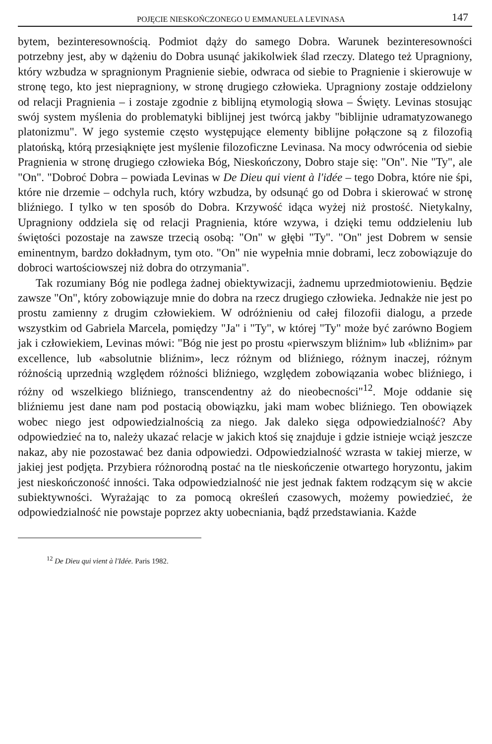POJĘCIE NIESKOŃCZONEGO U EMMANUELA LEVINASA 147
bytem, bezinteresownością. Podmiot dąży do samego Dobra. Warunek bezinteresowności potrzebny jest, aby w dążeniu do Dobra usunąć jakikolwiek ślad rzeczy. Dlatego też Upragniony, który wzbudza w spragnionym Pragnienie siebie, odwraca od siebie to Pragnienie i skierowuje w stronę tego, kto jest niepragniony, w stronę drugiego człowieka. Upragniony zostaje oddzielony od relacji Pragnienia – i zostaje zgodnie z biblijną etymologią słowa – Święty. Levinas stosując swój system myślenia do problematyki biblijnej jest twórcą jakby "biblijnie udramatyzowanego platonizmu". W jego systemie często występujące elementy biblijne połączone są z filozofią platońską, którą przesiąknięte jest myślenie filozoficzne Levinasa. Na mocy odwrócenia od siebie Pragnienia w stronę drugiego człowieka Bóg, Nieskończony, Dobro staje się: "On". Nie "Ty", ale "On". "Dobroć Dobra – powiada Levinas w De Dieu qui vient à l'idée – tego Dobra, które nie śpi, które nie drzemie – odchyla ruch, który wzbudza, by odsunąć go od Dobra i skierować w stronę bliźniego. I tylko w ten sposób do Dobra. Krzywość idąca wyżej niż prostość. Nietykalny, Upragniony oddziela się od relacji Pragnienia, które wzywa, i dzięki temu oddzieleniu lub świętości pozostaje na zawsze trzecią osobą: "On" w głębi "Ty". "On" jest Dobrem w sensie eminentnym, bardzo dokładnym, tym oto. "On" nie wypełnia mnie dobrami, lecz zobowiązuje do dobroci wartościowszej niż dobra do otrzymania".
Tak rozumiany Bóg nie podlega żadnej obiektywizacji, żadnemu uprzedmiotowieniu. Będzie zawsze "On", który zobowiązuje mnie do dobra na rzecz drugiego człowieka. Jednakże nie jest po prostu zamienny z drugim człowiekiem. W odróżnieniu od całej filozofii dialogu, a przede wszystkim od Gabriela Marcela, pomiędzy "Ja" i "Ty", w której "Ty" może być zarówno Bogiem jak i człowiekiem, Levinas mówi: "Bóg nie jest po prostu «pierwszym bliźnim» lub «bliźnim» par excellence, lub «absolutnie bliźnim», lecz różnym od bliźniego, różnym inaczej, różnym różnością uprzednią względem różności bliźniego, względem zobowiązania wobec bliźniego, i różny od wszelkiego bliźniego, transcendentny aż do nieobecności"<sup>12</sup>. Moje oddanie się bliźniemu jest dane nam pod postacią obowiązku, jaki mam wobec bliźniego. Ten obowiązek wobec niego jest odpowiedzialnością za niego. Jak daleko sięga odpowiedzialność? Aby odpowiedzieć na to, należy ukazać relacje w jakich ktoś się znajduje i gdzie istnieje wciąż jeszcze nakaz, aby nie pozostawać bez dania odpowiedzi. Odpowiedzialność wzrasta w takiej mierze, w jakiej jest podjęta. Przybiera różnorodną postać na tle nieskończenie otwartego horyzontu, jakim jest nieskończoność inności. Taka odpowiedzialność nie jest jednak faktem rodzącym się w akcie subiektywności. Wyrażając to za pomocą określeń czasowych, możemy powiedzieć, że odpowiedzialność nie powstaje poprzez akty uobecniania, bądź przedstawiania. Każde
<sup>12</sup> De Dieu qui vient à l'Idée. Paris 1982.